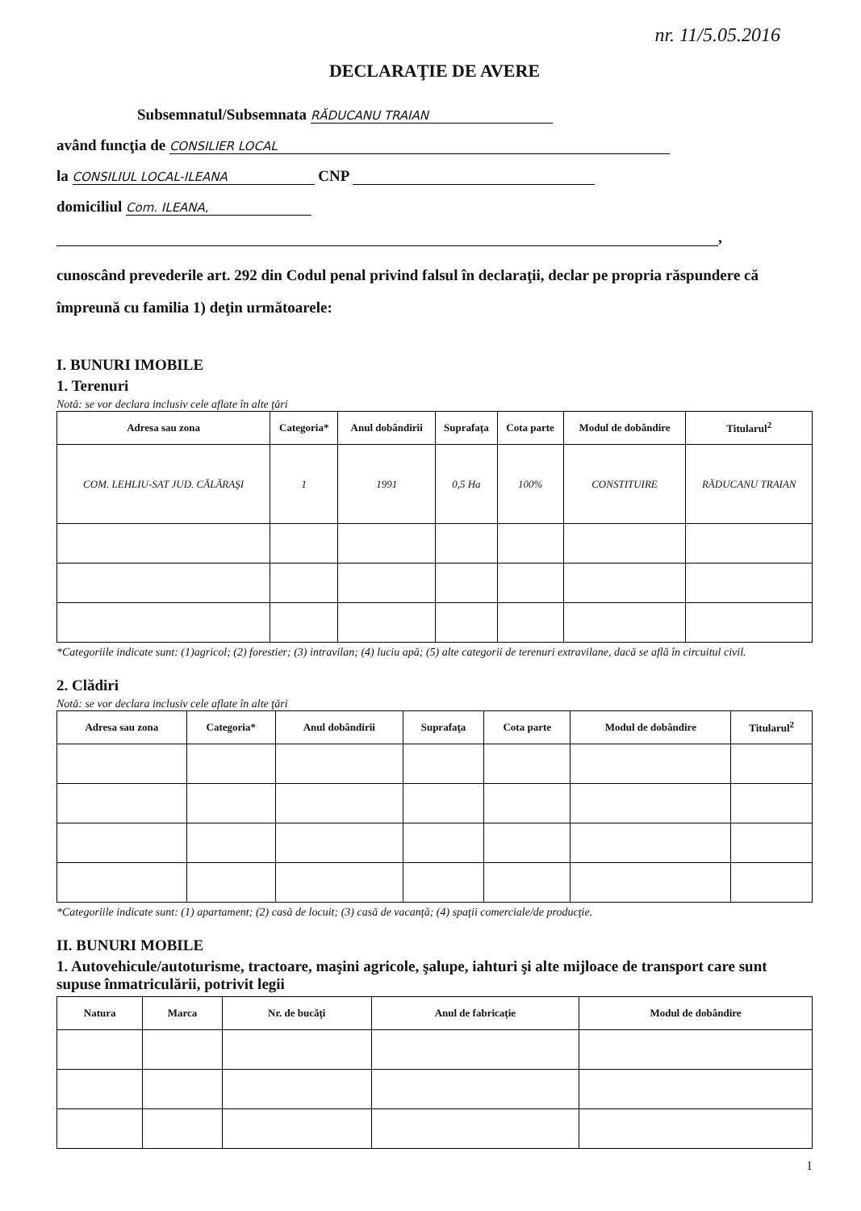nr. 11/5.05.2016
DECLARAŢIE DE AVERE
Subsemnatul/Subsemnata RĂDUCANU TRAIAN
având funcţia de CONSILIER LOCAL
la CONSILIUL LOCAL-ILEANA CNP
domiciliul Com. ILEANA,
,
cunoscând prevederile art. 292 din Codul penal privind falsul în declaraţii, declar pe propria răspundere că împreună cu familia 1) deţin următoarele:
I. BUNURI IMOBILE
1. Terenuri
Notă: se vor declara inclusiv cele aflate în alte ţări
| Adresa sau zona | Categoria* | Anul dobândirii | Suprafaţa | Cota parte | Modul de dobândire | Titularul<sup>2</sup> |
| --- | --- | --- | --- | --- | --- | --- |
| COM. LEHLIU-SAT JUD. CĂLĂRAŞI | 1 | 1991 | 0,5 Ha | 100% | CONSTITUIRE | RĂDUCANU TRAIAN |
*Categoriile indicate sunt: (1)agricol; (2) forestier; (3) intravilan; (4) luciu apă; (5) alte categorii de terenuri extravilane, dacă se află în circuitul civil.
2. Clădiri
Notă: se vor declara inclusiv cele aflate în alte ţări
| Adresa sau zona | Categoria* | Anul dobândirii | Suprafaţa | Cota parte | Modul de dobândire | Titularul<sup>2</sup> |
| --- | --- | --- | --- | --- | --- | --- |
*Categoriile indicate sunt: (1) apartament; (2) casă de locuit; (3) casă de vacanţă; (4) spaţii comerciale/de producţie.
II. BUNURI MOBILE
1. Autovehicule/autoturisme, tractoare, maşini agricole, şalupe, iahturi şi alte mijloace de transport care sunt supuse înmatriculării, potrivit legii
| Natura | Marca | Nr. de bucăţi | Anul de fabricaţie | Modul de dobândire |
| --- | --- | --- | --- | --- |
1